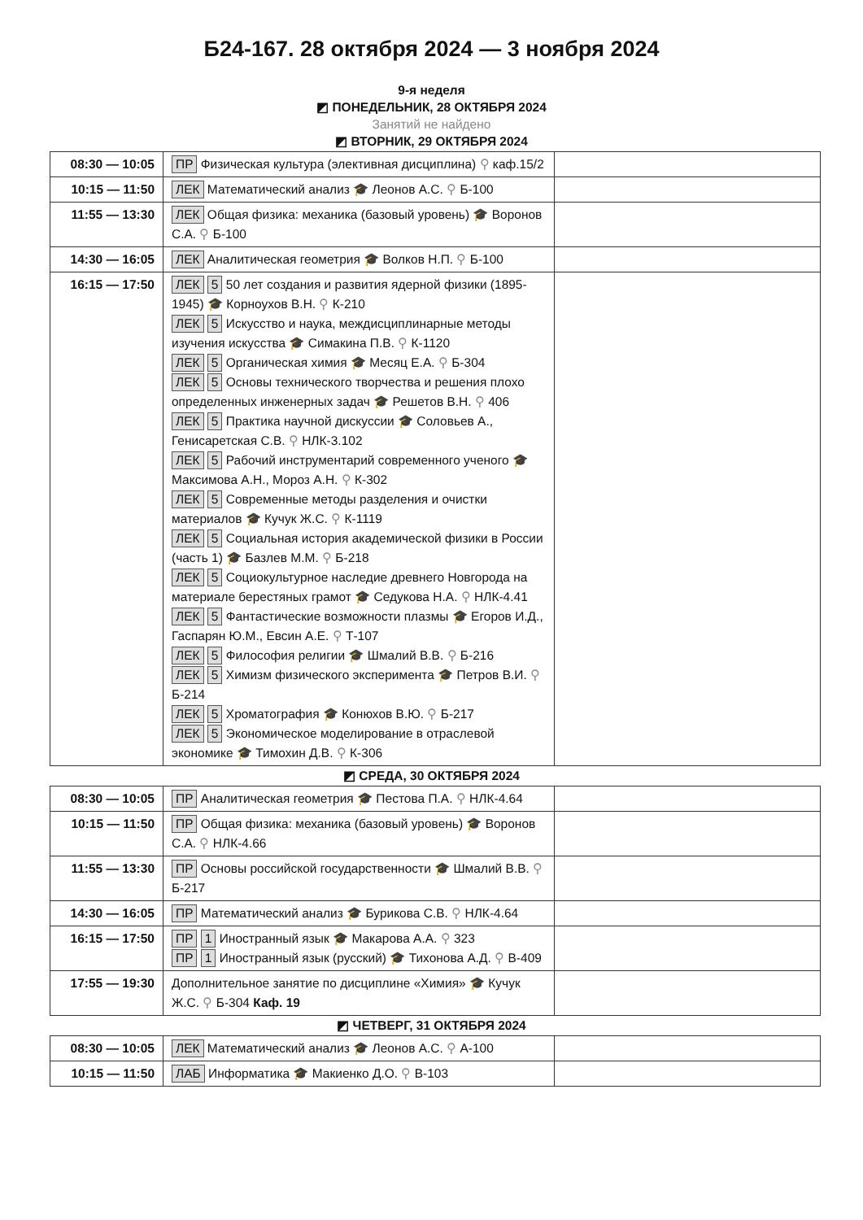Б24-167. 28 октября 2024 — 3 ноября 2024
9-я неделя
◩ ПОНЕДЕЛЬНИК, 28 ОКТЯБРЯ 2024
Занятий не найдено
◩ ВТОРНИК, 29 ОКТЯБРЯ 2024
| 08:30 — 10:05 | ПР Физическая культура (элективная дисциплина) ⚲ каф.15/2 | |
| 10:15 — 11:50 | ЛЕК Математический анализ 🎓 Леонов А.С. ⚲ Б-100 | |
| 11:55 — 13:30 | ЛЕК Общая физика: механика (базовый уровень) 🎓 Воронов С.А. ⚲ Б-100 | |
| 14:30 — 16:05 | ЛЕК Аналитическая геометрия 🎓 Волков Н.П. ⚲ Б-100 | |
| 16:15 — 17:50 | ЛЕК 5 50 лет создания и развития ядерной физики (1895-1945) 🎓 Корноухов В.Н. ⚲ К-210 ЛЕК 5 Искусство и наука, междисциплинарные методы изучения искусства 🎓 Симакина П.В. ⚲ К-1120 ЛЕК 5 Органическая химия 🎓 Месяц Е.А. ⚲ Б-304 ЛЕК 5 Основы технического творчества и решения плохо определенных инженерных задач 🎓 Решетов В.Н. ⚲ 406 ЛЕК 5 Практика научной дискуссии 🎓 Соловьев А., Генисаретская С.В. ⚲ НЛК-3.102 ЛЕК 5 Рабочий инструментарий современного ученого 🎓 Максимова А.Н., Мороз А.Н. ⚲ К-302 ЛЕК 5 Современные методы разделения и очистки материалов 🎓 Кучук Ж.С. ⚲ К-1119 ЛЕК 5 Социальная история академической физики в России (часть 1) 🎓 Базлев М.М. ⚲ Б-218 ЛЕК 5 Социокультурное наследие древнего Новгорода на материале берестяных грамот 🎓 Седукова Н.А. ⚲ НЛК-4.41 ЛЕК 5 Фантастические возможности плазмы 🎓 Егоров И.Д., Гаспарян Ю.М., Евсин А.Е. ⚲ Т-107 ЛЕК 5 Философия религии 🎓 Шмалий В.В. ⚲ Б-216 ЛЕК 5 Химизм физического эксперимента 🎓 Петров В.И. ⚲ Б-214 ЛЕК 5 Хроматография 🎓 Конюхов В.Ю. ⚲ Б-217 ЛЕК 5 Экономическое моделирование в отраслевой экономике 🎓 Тимохин Д.В. ⚲ К-306 | |
◩ СРЕДА, 30 ОКТЯБРЯ 2024
| 08:30 — 10:05 | ПР Аналитическая геометрия 🎓 Пестова П.А. ⚲ НЛК-4.64 | |
| 10:15 — 11:50 | ПР Общая физика: механика (базовый уровень) 🎓 Воронов С.А. ⚲ НЛК-4.66 | |
| 11:55 — 13:30 | ПР Основы российской государственности 🎓 Шмалий В.В. ⚲ Б-217 | |
| 14:30 — 16:05 | ПР Математический анализ 🎓 Бурикова С.В. ⚲ НЛК-4.64 | |
| 16:15 — 17:50 | ПР 1 Иностранный язык 🎓 Макарова А.А. ⚲ 323 ПР 1 Иностранный язык (русский) 🎓 Тихонова А.Д. ⚲ В-409 | |
| 17:55 — 19:30 | Дополнительное занятие по дисциплине «Химия» 🎓 Кучук Ж.С. ⚲ Б-304 Каф. 19 | |
◩ ЧЕТВЕРГ, 31 ОКТЯБРЯ 2024
| 08:30 — 10:05 | ЛЕК Математический анализ 🎓 Леонов А.С. ⚲ А-100 | |
| 10:15 — 11:50 | ЛАБ Информатика 🎓 Макиенко Д.О. ⚲ В-103 | |